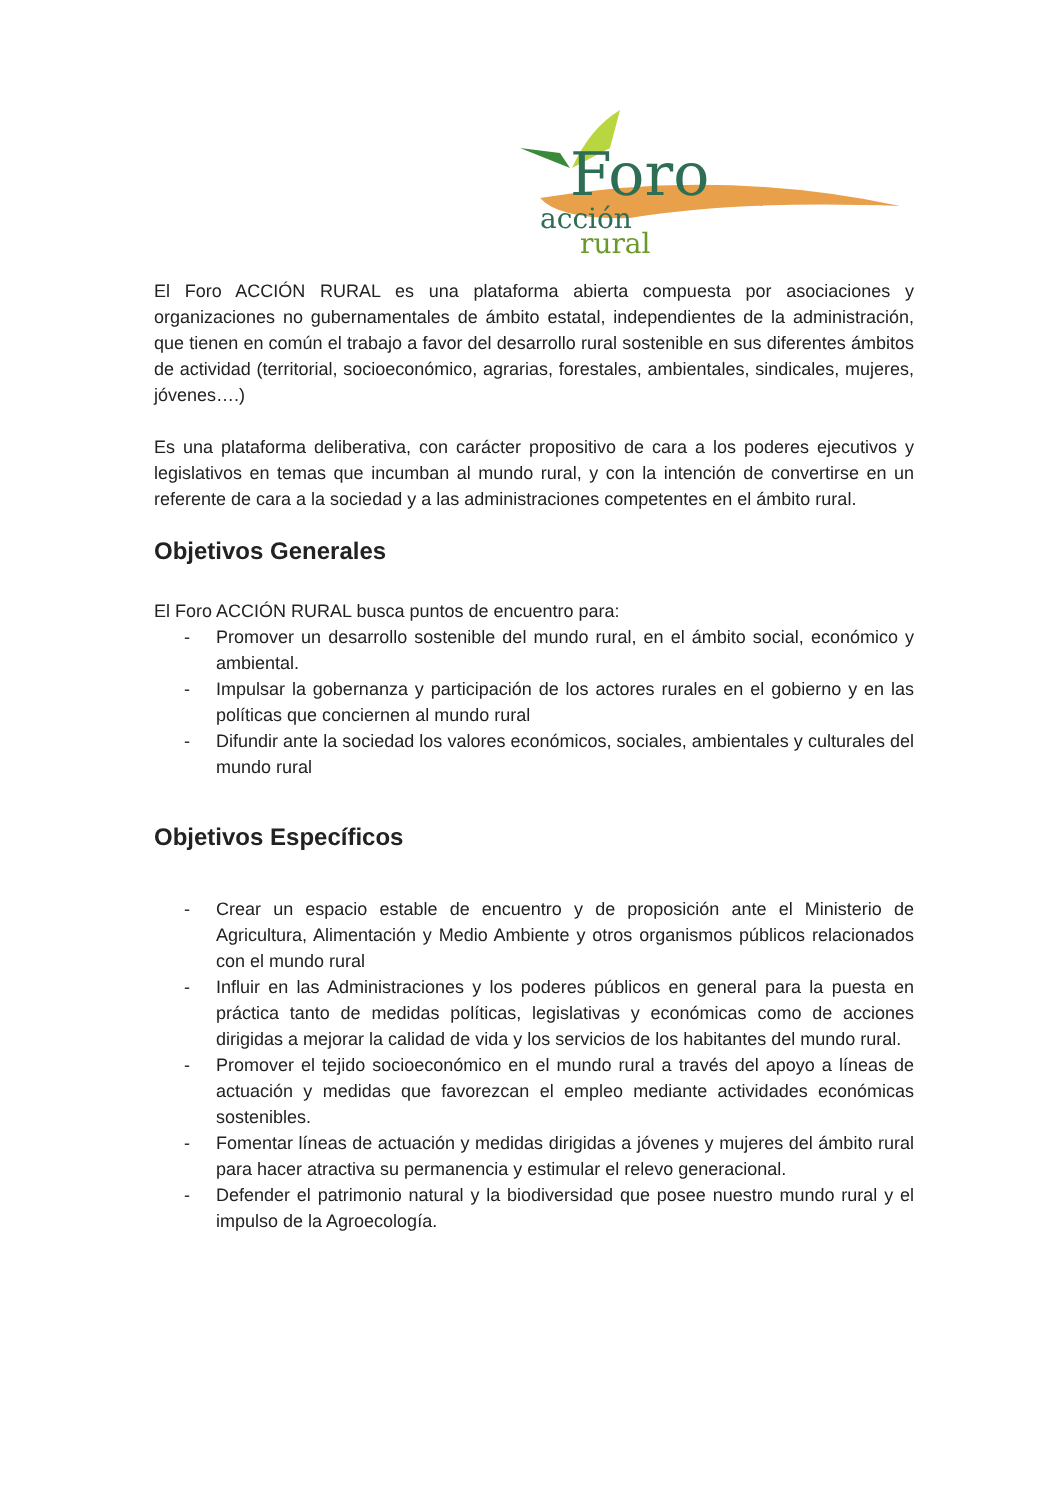Foro
acción
rural
El Foro ACCIÓN RURAL es una plataforma abierta compuesta por asociaciones y organizaciones no gubernamentales de ámbito estatal, independientes de la administración, que tienen en común el trabajo a favor del desarrollo rural sostenible en sus diferentes ámbitos de actividad (territorial, socioeconómico, agrarias, forestales, ambientales, sindicales, mujeres, jóvenes….)
Es una plataforma deliberativa, con carácter propositivo de cara a los poderes ejecutivos y legislativos en temas que incumban al mundo rural, y con la intención de convertirse en un referente de cara a la sociedad y a las administraciones competentes en el ámbito rural.
Objetivos Generales
El Foro ACCIÓN RURAL busca puntos de encuentro para:
- Promover un desarrollo sostenible del mundo rural, en el ámbito social, económico y ambiental.
- Impulsar la gobernanza y participación de los actores rurales en el gobierno y en las políticas que conciernen al mundo rural
- Difundir ante la sociedad los valores económicos, sociales, ambientales y culturales del mundo rural
Objetivos Específicos
- Crear un espacio estable de encuentro y de proposición ante el Ministerio de Agricultura, Alimentación y Medio Ambiente y otros organismos públicos relacionados con el mundo rural
- Influir en las Administraciones y los poderes públicos en general para la puesta en práctica tanto de medidas políticas, legislativas y económicas como de acciones dirigidas a mejorar la calidad de vida y los servicios de los habitantes del mundo rural.
- Promover el tejido socioeconómico en el mundo rural a través del apoyo a líneas de actuación y medidas que favorezcan el empleo mediante actividades económicas sostenibles.
- Fomentar líneas de actuación y medidas dirigidas a jóvenes y mujeres del ámbito rural para hacer atractiva su permanencia y estimular el relevo generacional.
- Defender el patrimonio natural y la biodiversidad que posee nuestro mundo rural y el impulso de la Agroecología.